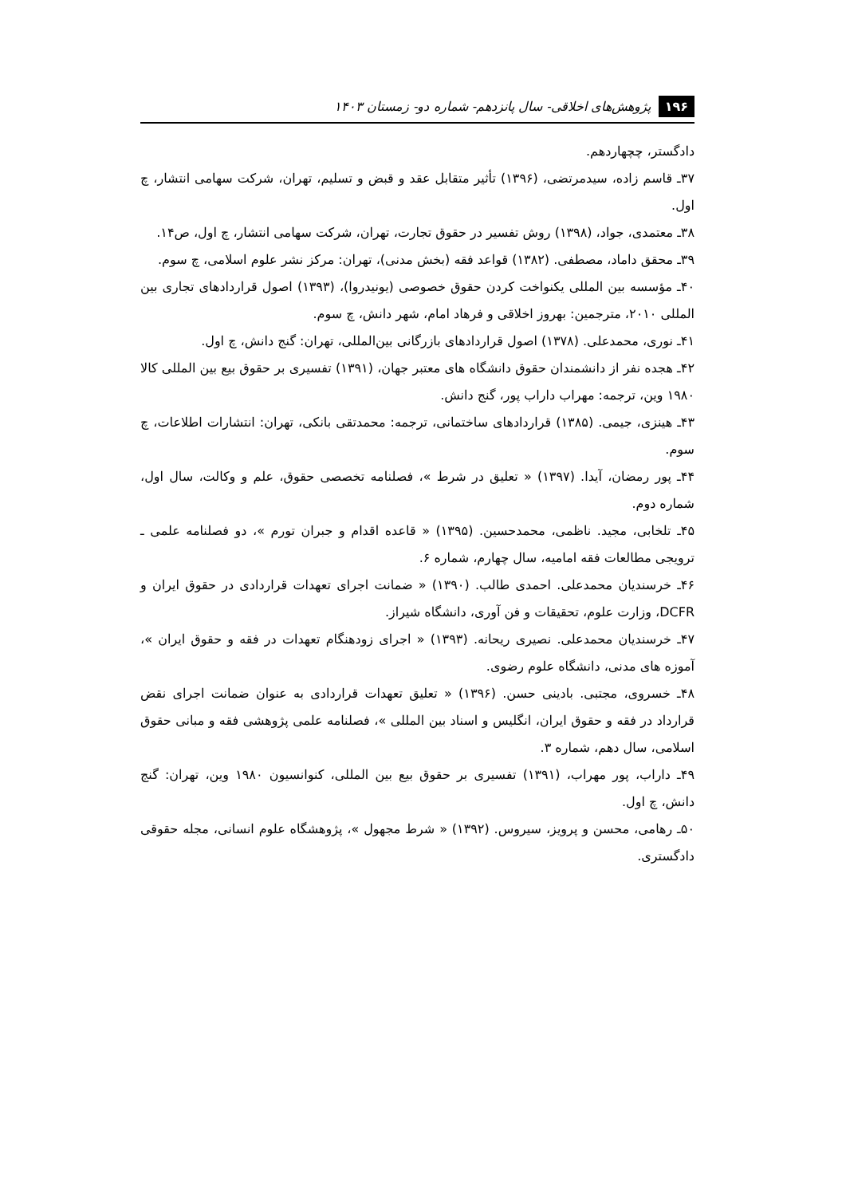۱۹۶ پژوهش‌های اخلاقی- سال پانزدهم- شماره دو- زمستان ۱۴۰۳
دادگستر، چچهاردهم.
۳۷ـ قاسم زاده، سیدمرتضی، (۱۳۹۶) تأثیر متقابل عقد و قبض و تسلیم، تهران، شرکت سهامی انتشار، چ اول.
۳۸ـ معتمدی، جواد، (۱۳۹۸) روش تفسیر در حقوق تجارت، تهران، شرکت سهامی انتشار، چ اول، ص۱۴.
۳۹ـ محقق داماد، مصطفی. (۱۳۸۲) قواعد فقه (بخش مدنی)، تهران: مرکز نشر علوم اسلامی، چ سوم.
۴۰ـ مؤسسه بین المللی یکنواخت کردن حقوق خصوصی (یونیدروا)، (۱۳۹۳) اصول قراردادهای تجاری بین المللی ۲۰۱۰، مترجمین: بهروز اخلاقی و فرهاد امام، شهر دانش، چ سوم.
۴۱ـ نوری، محمدعلی. (۱۳۷۸) اصول قراردادهای بازرگانی بین‌المللی، تهران: گنج دانش، چ اول.
۴۲ـ هجده نفر از دانشمندان حقوق دانشگاه های معتبر جهان، (۱۳۹۱) تفسیری بر حقوق بیع بین المللی کالا ۱۹۸۰ وین، ترجمه: مهراب داراب پور، گنج دانش.
۴۳ـ هینزی، جیمی. (۱۳۸۵) قراردادهای ساختمانی، ترجمه: محمدتقی بانکی، تهران: انتشارات اطلاعات، چ سوم.
۴۴ـ پور رمضان، آیدا. (۱۳۹۷) « تعلیق در شرط »، فصلنامه تخصصی حقوق، علم و وکالت، سال اول، شماره دوم.
۴۵ـ تلخابی، مجید. ناظمی، محمدحسین. (۱۳۹۵) « قاعده اقدام و جبران تورم »، دو فصلنامه علمی ـ ترویجی مطالعات فقه امامیه، سال چهارم، شماره ۶.
۴۶ـ خرسندیان محمدعلی. احمدی طالب. (۱۳۹۰) « ضمانت اجرای تعهدات قراردادی در حقوق ایران و DCFR، وزارت علوم، تحقیقات و فن آوری، دانشگاه شیراز.
۴۷ـ خرسندیان محمدعلی. نصیری ریحانه. (۱۳۹۳) « اجرای زودهنگام تعهدات در فقه و حقوق ایران »، آموزه های مدنی، دانشگاه علوم رضوی.
۴۸ـ خسروی، مجتبی. بادینی حسن. (۱۳۹۶) « تعلیق تعهدات قراردادی به عنوان ضمانت اجرای نقض قرارداد در فقه و حقوق ایران، انگلیس و اسناد بین المللی »، فصلنامه علمی پژوهشی فقه و مبانی حقوق اسلامی، سال دهم، شماره ۳.
۴۹ـ داراب، پور مهراب، (۱۳۹۱) تفسیری بر حقوق بیع بین المللی، کنوانسیون ۱۹۸۰ وین، تهران: گنج دانش، چ اول.
۵۰ـ رهامی، محسن و پرویز، سیروس. (۱۳۹۲) « شرط مجهول »، پژوهشگاه علوم انسانی، مجله حقوقی دادگستری.